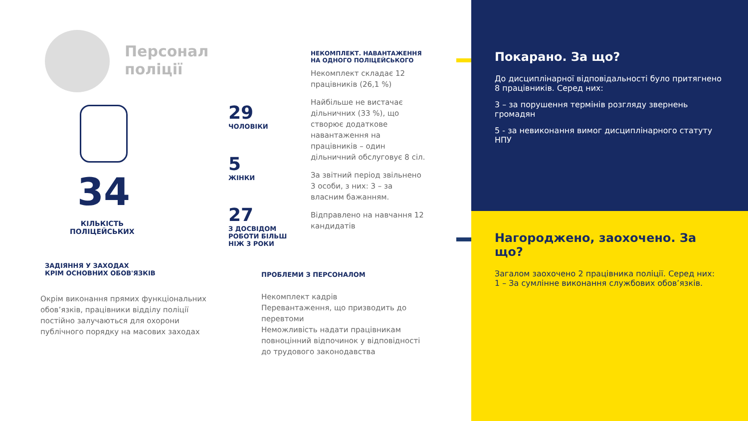Персонал
поліції
34
КІЛЬКІСТЬ
ПОЛІЦЕЙСЬКИХ
29
ЧОЛОВІКИ
5
ЖІНКИ
27
З ДОСВІДОМ
РОБОТИ БІЛЬШ
НІЖ 3 РОКИ
НЕКОМПЛЕКТ. НАВАНТАЖЕННЯ НА ОДНОГО ПОЛІЦЕЙСЬКОГО
Некомплект складає 12 працівників (26,1 %)
Найбільше не вистачає дільничних (33 %), що створює додаткове навантаження на працівників – один дільничний обслуговує 8 сіл.
За звітний період звільнено 3 особи, з них: 3 – за власним бажанням.
Відправлено на навчання 12 кандидатів
ЗАДІЯННЯ У ЗАХОДАХ
КРІМ ОСНОВНИХ ОБОВ'ЯЗКІВ
Окрім виконання прямих функціональних обов’язків, працівники відділу поліції постійно залучаються для охорони публічного порядку на масових заходах
ПРОБЛЕМИ З ПЕРСОНАЛОМ
Некомплект кадрів
Перевантаження, що призводить до перевтоми
Неможливість надати працівникам повноцінний відпочинок у відповідності до трудового законодавства
Покарано. За що?
До дисциплінарної відповідальності було притягнено 8 працівників. Серед них:
3 – за порушення термінів розгляду звернень громадян
5 - за невиконання вимог дисциплінарного статуту НПУ
Нагороджено, заохочено. За що?
Загалом заохочено 2 працівника поліції. Серед них:
1 – За сумлінне виконання службових обов’язків.